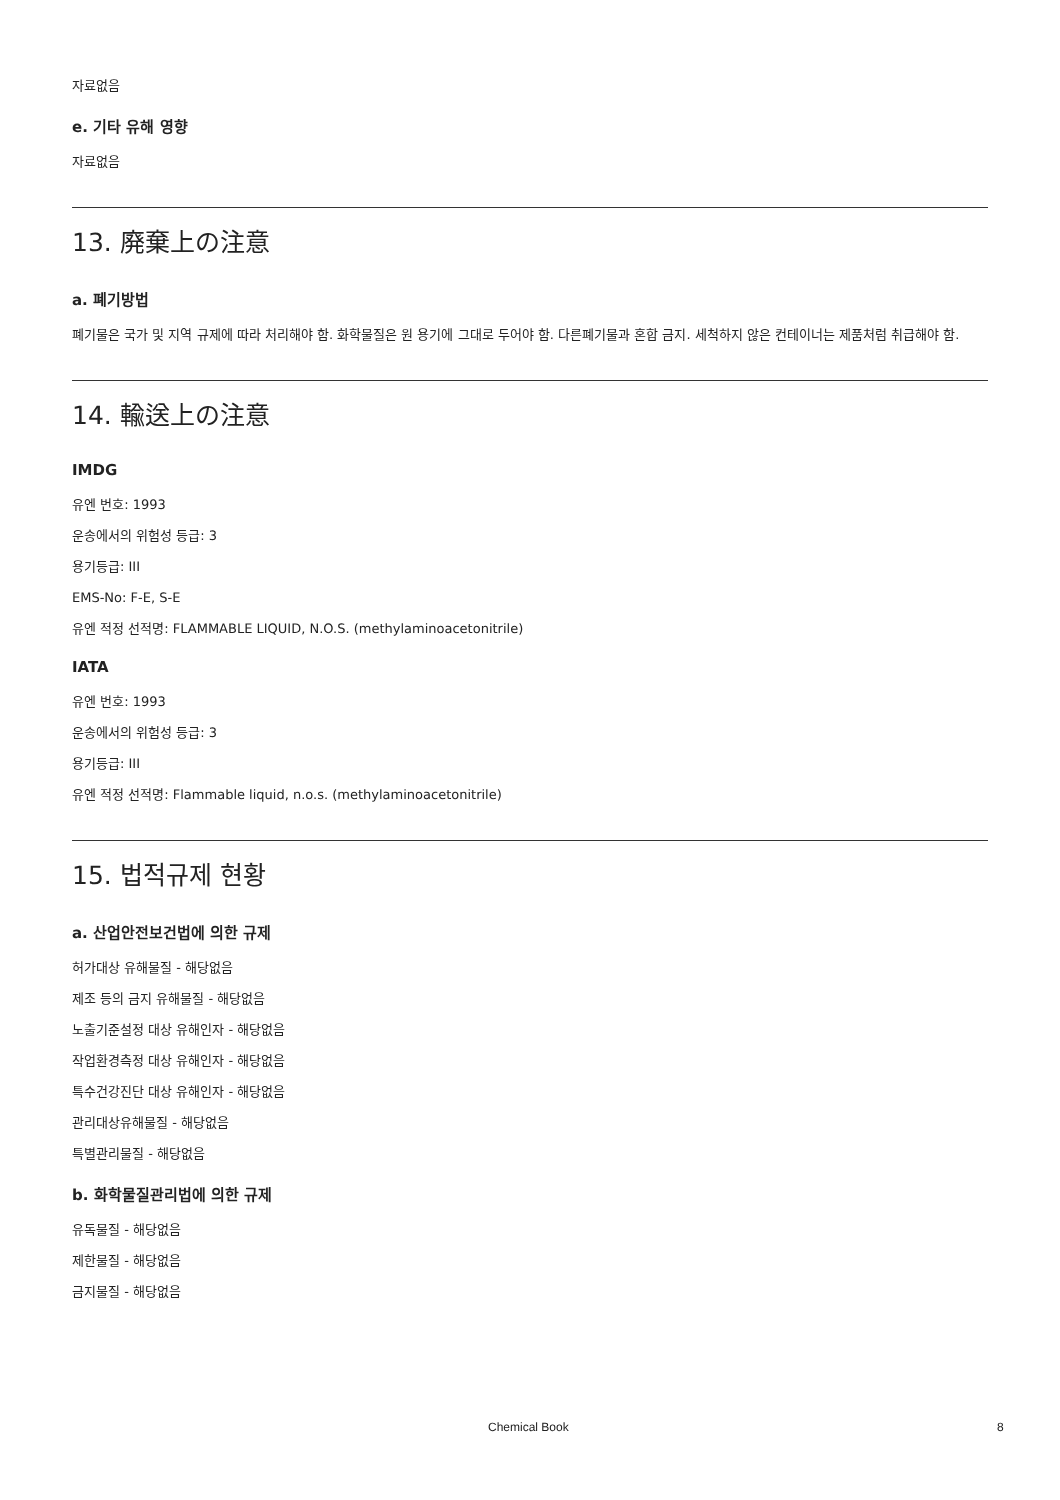자료없음
e. 기타 유해 영향
자료없음
13. 廃棄上の注意
a. 폐기방법
폐기물은 국가 및 지역 규제에 따라 처리해야 함. 화학물질은 원 용기에 그대로 두어야 함. 다른폐기물과 혼합 금지. 세척하지 않은 컨테이너는 제품처럼 취급해야 함.
14. 輸送上の注意
IMDG
유엔 번호: 1993
운송에서의 위험성 등급: 3
용기등급: III
EMS-No: F-E, S-E
유엔 적정 선적명: FLAMMABLE LIQUID, N.O.S. (methylaminoacetonitrile)
IATA
유엔 번호: 1993
운송에서의 위험성 등급: 3
용기등급: III
유엔 적정 선적명: Flammable liquid, n.o.s. (methylaminoacetonitrile)
15. 법적규제 현황
a. 산업안전보건법에 의한 규제
허가대상 유해물질 - 해당없음
제조 등의 금지 유해물질 - 해당없음
노출기준설정 대상 유해인자 - 해당없음
작업환경측정 대상 유해인자 - 해당없음
특수건강진단 대상 유해인자 - 해당없음
관리대상유해물질 - 해당없음
특별관리물질 - 해당없음
b. 화학물질관리법에 의한 규제
유독물질 - 해당없음
제한물질 - 해당없음
금지물질 - 해당없음
Chemical Book 8